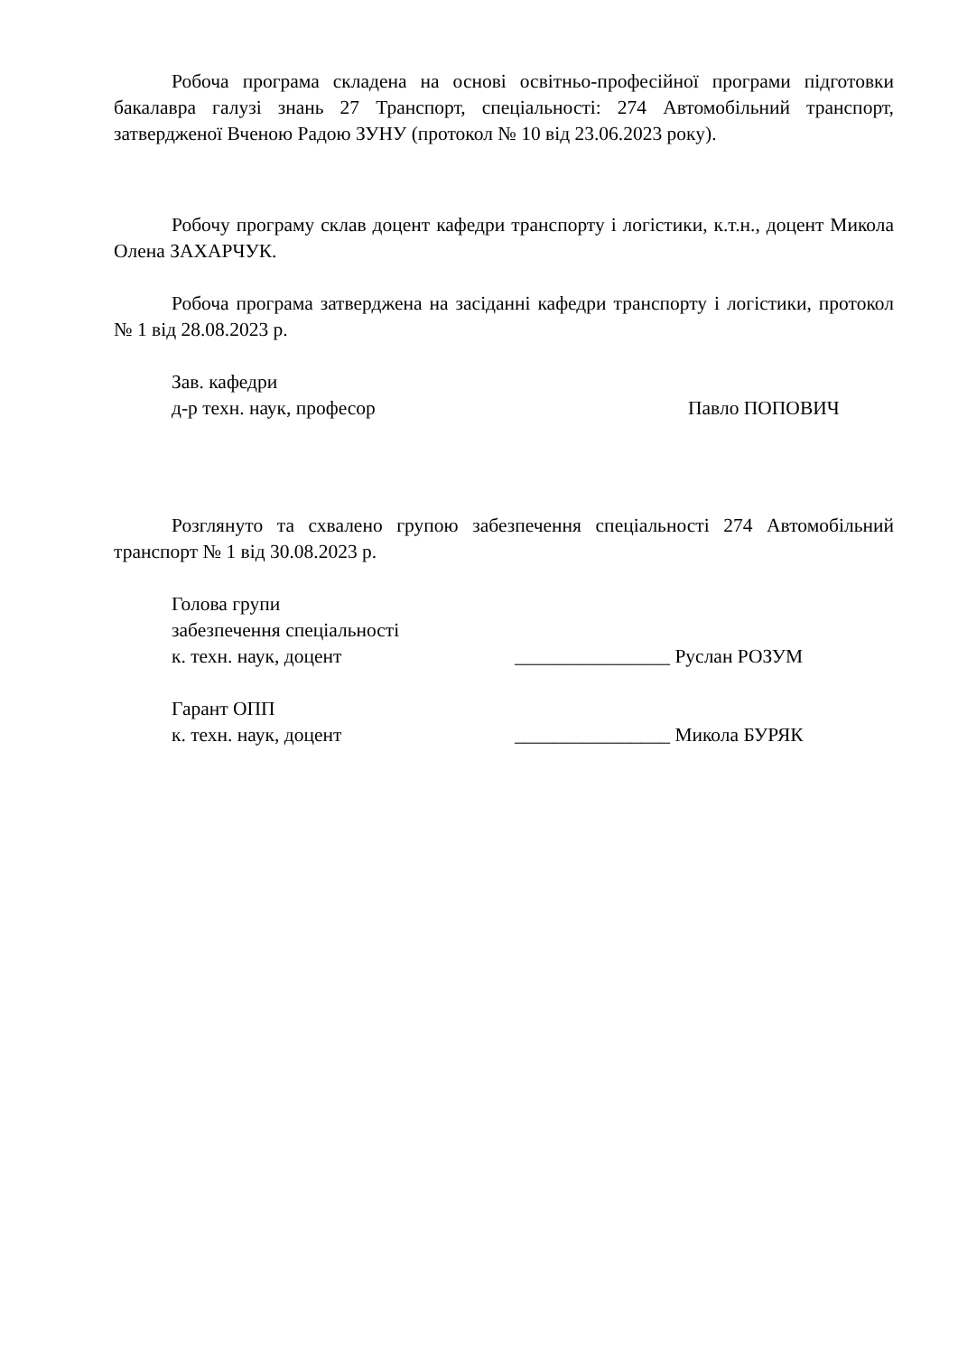Робоча програма складена на основі освітньо-професійної програми підготовки бакалавра галузі знань 27 Транспорт, спеціальності: 274 Автомобільний транспорт, затвердженої Вченою Радою ЗУНУ (протокол № 10 від 23.06.2023 року).
Робочу програму склав доцент кафедри транспорту і логістики, к.т.н., доцент Микола Олена ЗАХАРЧУК.
Робоча програма затверджена на засіданні кафедри транспорту і логістики, протокол № 1 від 28.08.2023 р.
Зав. кафедри
д-р техн. наук, професор Павло ПОПОВИЧ
Розглянуто та схвалено групою забезпечення спеціальності 274 Автомобільний транспорт № 1 від 30.08.2023 р.
Голова групи
забезпечення спеціальності
к. техн. наук, доцент ________________ Руслан РОЗУМ
Гарант ОПП
к. техн. наук, доцент ________________ Микола БУРЯК